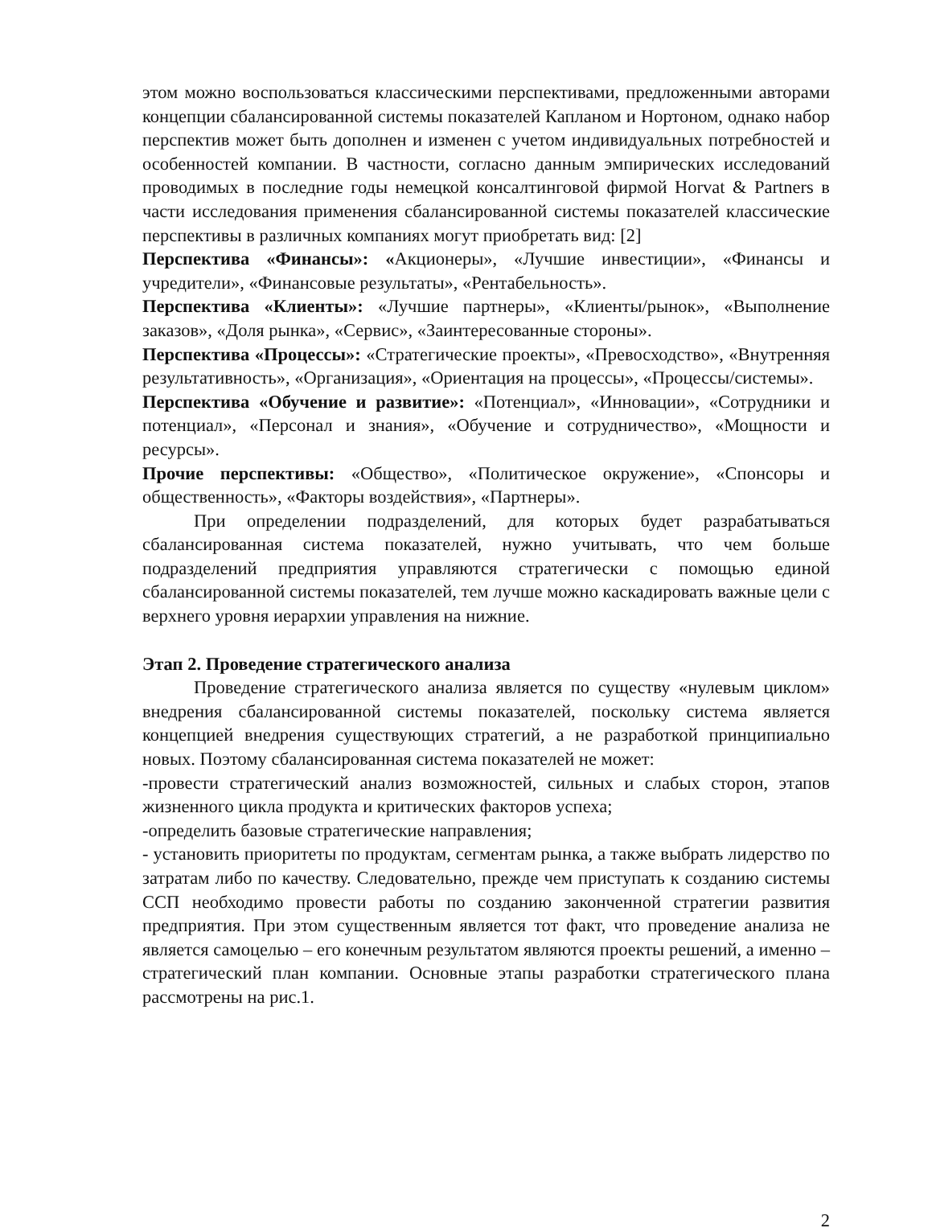этом можно воспользоваться классическими перспективами, предложенными авторами концепции сбалансированной системы показателей Капланом и Нортоном, однако набор перспектив может быть дополнен и изменен с учетом индивидуальных потребностей и особенностей компании. В частности, согласно данным эмпирических исследований проводимых в последние годы немецкой консалтинговой фирмой Horvat & Partners в части исследования применения сбалансированной системы показателей классические перспективы в различных компаниях могут приобретать вид: [2]
Перспектива «Финансы»: «Акционеры», «Лучшие инвестиции», «Финансы и учредители», «Финансовые результаты», «Рентабельность».
Перспектива «Клиенты»: «Лучшие партнеры», «Клиенты/рынок», «Выполнение заказов», «Доля рынка», «Сервис», «Заинтересованные стороны».
Перспектива «Процессы»: «Стратегические проекты», «Превосходство», «Внутренняя результативность», «Организация», «Ориентация на процессы», «Процессы/системы».
Перспектива «Обучение и развитие»: «Потенциал», «Инновации», «Сотрудники и потенциал», «Персонал и знания», «Обучение и сотрудничество», «Мощности и ресурсы».
Прочие перспективы: «Общество», «Политическое окружение», «Спонсоры и общественность», «Факторы воздействия», «Партнеры».
При определении подразделений, для которых будет разрабатываться сбалансированная система показателей, нужно учитывать, что чем больше подразделений предприятия управляются стратегически с помощью единой сбалансированной системы показателей, тем лучше можно каскадировать важные цели с верхнего уровня иерархии управления на нижние.
Этап 2. Проведение стратегического анализа
Проведение стратегического анализа является по существу «нулевым циклом» внедрения сбалансированной системы показателей, поскольку система является концепцией внедрения существующих стратегий, а не разработкой принципиально новых. Поэтому сбалансированная система показателей не может:
-провести стратегический анализ возможностей, сильных и слабых сторон, этапов жизненного цикла продукта и критических факторов успеха;
-определить базовые стратегические направления;
- установить приоритеты по продуктам, сегментам рынка, а также выбрать лидерство по затратам либо по качеству. Следовательно, прежде чем приступать к созданию системы ССП необходимо провести работы по созданию законченной стратегии развития предприятия. При этом существенным является тот факт, что проведение анализа не является самоцелью – его конечным результатом являются проекты решений, а именно – стратегический план компании. Основные этапы разработки стратегического плана рассмотрены на рис.1.
2